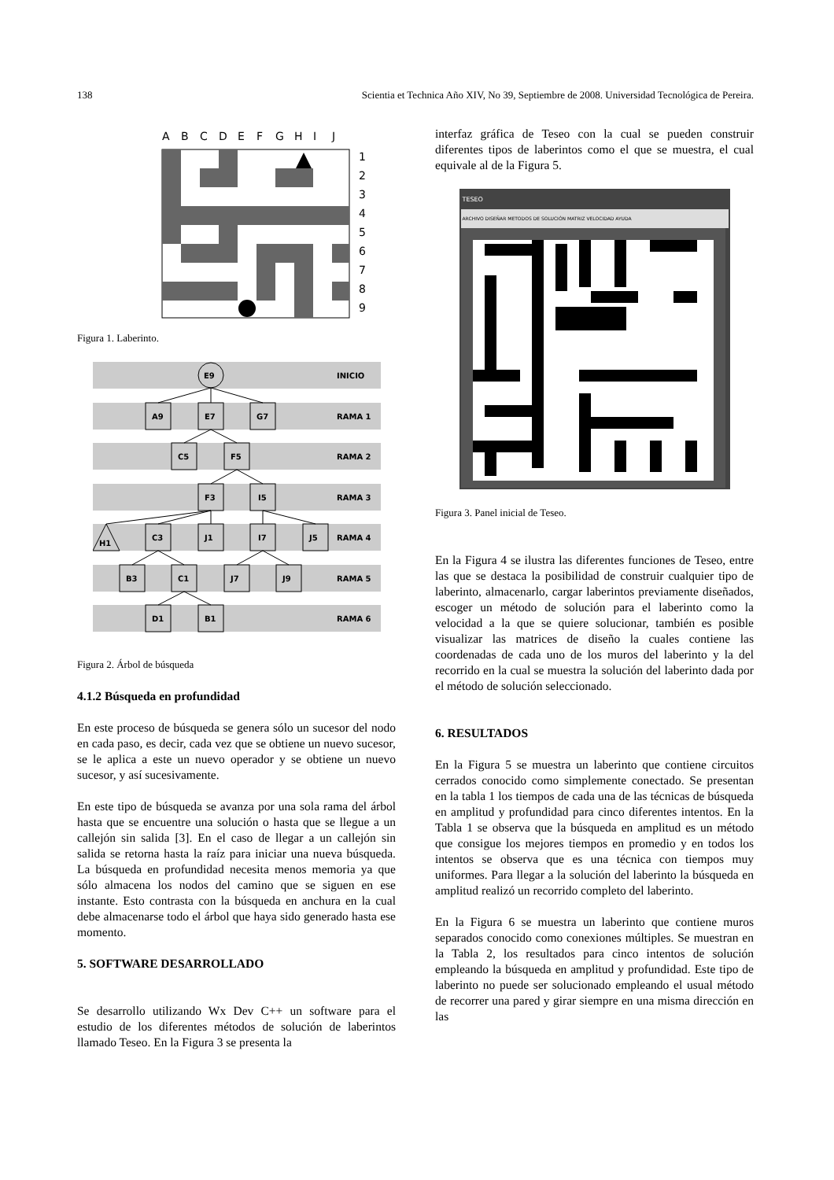138 Scientia et Technica Año XIV, No 39, Septiembre de 2008. Universidad Tecnológica de Pereira.
A
B
C
D
E
F
G
H
I
J
1
2
3
4
5
6
7
8
9
Figura 1. Laberinto.
INICIO
RAMA 1
RAMA 2
RAMA 3
RAMA 4
RAMA 5
RAMA 6
E9
A9
E7
G7
C5
F5
F3
I5
H1
C3
J1
I7
J5
B3
C1
J7
J9
D1
B1
Figura 2. Árbol de búsqueda
4.1.2 Búsqueda en profundidad
En este proceso de búsqueda se genera sólo un sucesor del nodo en cada paso, es decir, cada vez que se obtiene un nuevo sucesor, se le aplica a este un nuevo operador y se obtiene un nuevo sucesor, y así sucesivamente.
En este tipo de búsqueda se avanza por una sola rama del árbol hasta que se encuentre una solución o hasta que se llegue a un callejón sin salida [3]. En el caso de llegar a un callejón sin salida se retorna hasta la raíz para iniciar una nueva búsqueda. La búsqueda en profundidad necesita menos memoria ya que sólo almacena los nodos del camino que se siguen en ese instante. Esto contrasta con la búsqueda en anchura en la cual debe almacenarse todo el árbol que haya sido generado hasta ese momento.
5. SOFTWARE DESARROLLADO
Se desarrollo utilizando Wx Dev C++ un software para el estudio de los diferentes métodos de solución de laberintos llamado Teseo. En la Figura 3 se presenta la
interfaz gráfica de Teseo con la cual se pueden construir diferentes tipos de laberintos como el que se muestra, el cual equivale al de la Figura 5.
TESEO
ARCHIVO DISEÑAR METODOS DE SOLUCIÓN MATRIZ VELOCIDAD AYUDA
Figura 3. Panel inicial de Teseo.
En la Figura 4 se ilustra las diferentes funciones de Teseo, entre las que se destaca la posibilidad de construir cualquier tipo de laberinto, almacenarlo, cargar laberintos previamente diseñados, escoger un método de solución para el laberinto como la velocidad a la que se quiere solucionar, también es posible visualizar las matrices de diseño la cuales contiene las coordenadas de cada uno de los muros del laberinto y la del recorrido en la cual se muestra la solución del laberinto dada por el método de solución seleccionado.
6. RESULTADOS
En la Figura 5 se muestra un laberinto que contiene circuitos cerrados conocido como simplemente conectado. Se presentan en la tabla 1 los tiempos de cada una de las técnicas de búsqueda en amplitud y profundidad para cinco diferentes intentos. En la Tabla 1 se observa que la búsqueda en amplitud es un método que consigue los mejores tiempos en promedio y en todos los intentos se observa que es una técnica con tiempos muy uniformes. Para llegar a la solución del laberinto la búsqueda en amplitud realizó un recorrido completo del laberinto.
En la Figura 6 se muestra un laberinto que contiene muros separados conocido como conexiones múltiples. Se muestran en la Tabla 2, los resultados para cinco intentos de solución empleando la búsqueda en amplitud y profundidad. Este tipo de laberinto no puede ser solucionado empleando el usual método de recorrer una pared y girar siempre en una misma dirección en las